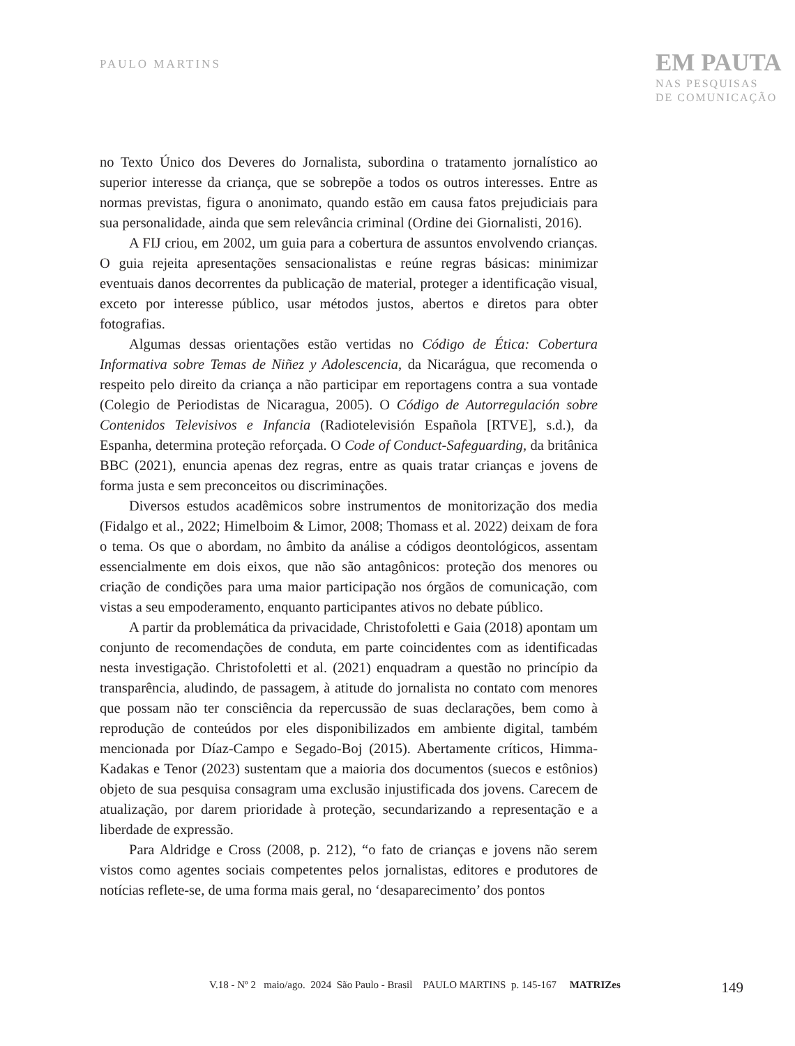PAULO MARTINS
EM PAUTA
NAS PESQUISAS
DE COMUNICAÇÃO
no Texto Único dos Deveres do Jornalista, subordina o tratamento jornalístico ao superior interesse da criança, que se sobrepõe a todos os outros interesses. Entre as normas previstas, figura o anonimato, quando estão em causa fatos prejudiciais para sua personalidade, ainda que sem relevância criminal (Ordine dei Giornalisti, 2016).
A FIJ criou, em 2002, um guia para a cobertura de assuntos envolvendo crianças. O guia rejeita apresentações sensacionalistas e reúne regras básicas: minimizar eventuais danos decorrentes da publicação de material, proteger a identificação visual, exceto por interesse público, usar métodos justos, abertos e diretos para obter fotografias.
Algumas dessas orientações estão vertidas no Código de Ética: Cobertura Informativa sobre Temas de Niñez y Adolescencia, da Nicarágua, que recomenda o respeito pelo direito da criança a não participar em reportagens contra a sua vontade (Colegio de Periodistas de Nicaragua, 2005). O Código de Autorregulación sobre Contenidos Televisivos e Infancia (Radiotelevisión Española [RTVE], s.d.), da Espanha, determina proteção reforçada. O Code of Conduct-Safeguarding, da britânica BBC (2021), enuncia apenas dez regras, entre as quais tratar crianças e jovens de forma justa e sem preconceitos ou discriminações.
Diversos estudos acadêmicos sobre instrumentos de monitorização dos media (Fidalgo et al., 2022; Himelboim & Limor, 2008; Thomass et al. 2022) deixam de fora o tema. Os que o abordam, no âmbito da análise a códigos deontológicos, assentam essencialmente em dois eixos, que não são antagônicos: proteção dos menores ou criação de condições para uma maior participação nos órgãos de comunicação, com vistas a seu empoderamento, enquanto participantes ativos no debate público.
A partir da problemática da privacidade, Christofoletti e Gaia (2018) apontam um conjunto de recomendações de conduta, em parte coincidentes com as identificadas nesta investigação. Christofoletti et al. (2021) enquadram a questão no princípio da transparência, aludindo, de passagem, à atitude do jornalista no contato com menores que possam não ter consciência da repercussão de suas declarações, bem como à reprodução de conteúdos por eles disponibilizados em ambiente digital, também mencionada por Díaz-Campo e Segado-Boj (2015). Abertamente críticos, Himma-Kadakas e Tenor (2023) sustentam que a maioria dos documentos (suecos e estônios) objeto de sua pesquisa consagram uma exclusão injustificada dos jovens. Carecem de atualização, por darem prioridade à proteção, secundarizando a representação e a liberdade de expressão.
Para Aldridge e Cross (2008, p. 212), “o fato de crianças e jovens não serem vistos como agentes sociais competentes pelos jornalistas, editores e produtores de notícias reflete-se, de uma forma mais geral, no ‘desaparecimento’ dos pontos
V.18 - Nº 2 maio/ago. 2024 São Paulo - Brasil PAULO MARTINS p. 145-167 MATRIZes 149